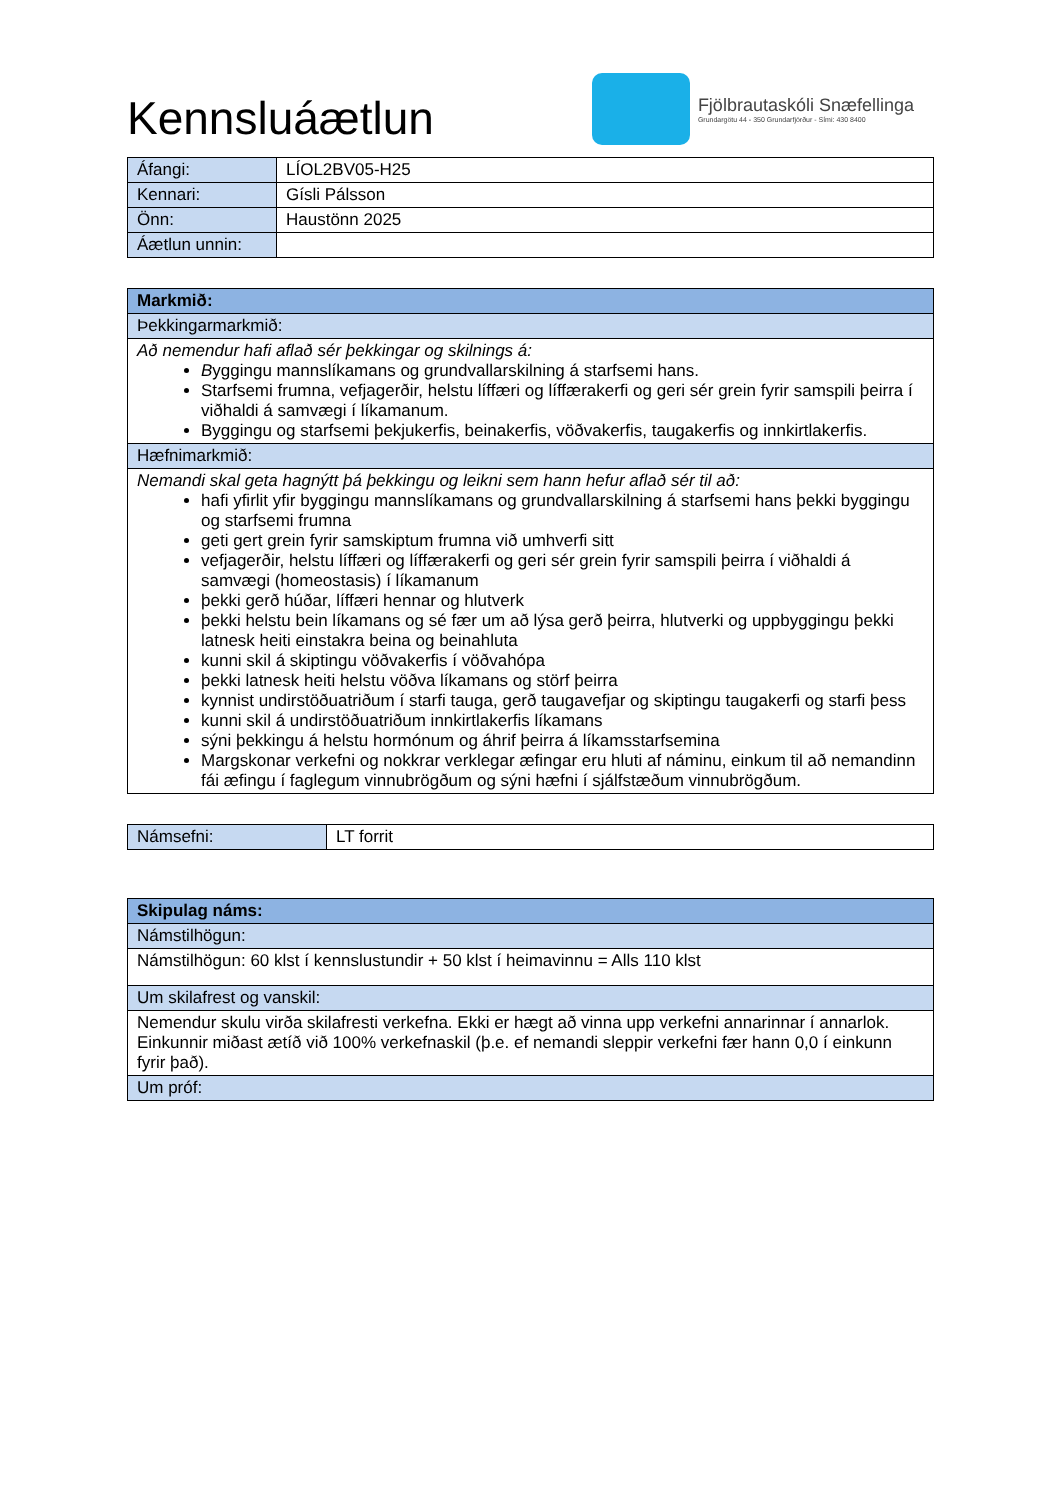Kennsluáætlun
Fjölbrautaskóli Snæfellinga
Grundargötu 44 - 350 Grundarfjörður - Sími: 430 8400
| Áfangi: | LÍOL2BV05-H25 |
| Kennari: | Gísli Pálsson |
| Önn: | Haustönn 2025 |
| Áætlun unnin: | |
| Markmið: |
| --- |
| Þekkingarmarkmið: |
| Að nemendur hafi aflað sér þekkingar og skilnings á: B yggingu mannslíkamans og grundvallarskilning á starfsemi hans. Starfsemi frumna, vefjagerðir, helstu líffæri og líffærakerfi og geri sér grein fyrir samspili þeirra í viðhaldi á samvægi í líkamanum. Byggingu og starfsemi þekjukerfis, beinakerfis, vöðvakerfis, taugakerfis og innkirtlakerfis. |
| Hæfnimarkmið: |
| Nemandi skal geta hagnýtt þá þekkingu og leikni sem hann hefur aflað sér til að: hafi yfirlit yfir byggingu mannslíkamans og grundvallarskilning á starfsemi hans þekki byggingu og starfsemi frumna geti gert grein fyrir samskiptum frumna við umhverfi sitt vefjagerðir, helstu líffæri og líffærakerfi og geri sér grein fyrir samspili þeirra í viðhaldi á samvægi (homeostasis) í líkamanum þekki gerð húðar, líffæri hennar og hlutverk þekki helstu bein líkamans og sé fær um að lýsa gerð þeirra, hlutverki og uppbyggingu þekki latnesk heiti einstakra beina og beinahluta kunni skil á skiptingu vöðvakerfis í vöðvahópa þekki latnesk heiti helstu vöðva líkamans og störf þeirra kynnist undirstöðuatriðum í starfi tauga, gerð taugavefjar og skiptingu taugakerfi og starfi þess kunni skil á undirstöðuatriðum innkirtlakerfis líkamans sýni þekkingu á helstu hormónum og áhrif þeirra á líkamsstarfsemina Margskonar verkefni og nokkrar verklegar æfingar eru hluti af náminu, einkum til að nemandinn fái æfingu í faglegum vinnubrögðum og sýni hæfni í sjálfstæðum vinnubrögðum. |
| Námsefni: | LT forrit |
| Skipulag náms: |
| --- |
| Námstilhögun: |
| Námstilhögun: 60 klst í kennslustundir + 50 klst í heimavinnu = Alls 110 klst |
| Um skilafrest og vanskil: |
| Nemendur skulu virða skilafresti verkefna. Ekki er hægt að vinna upp verkefni annarinnar í annarlok. Einkunnir miðast ætíð við 100% verkefnaskil (þ.e. ef nemandi sleppir verkefni fær hann 0,0 í einkunn fyrir það). |
| Um próf: |